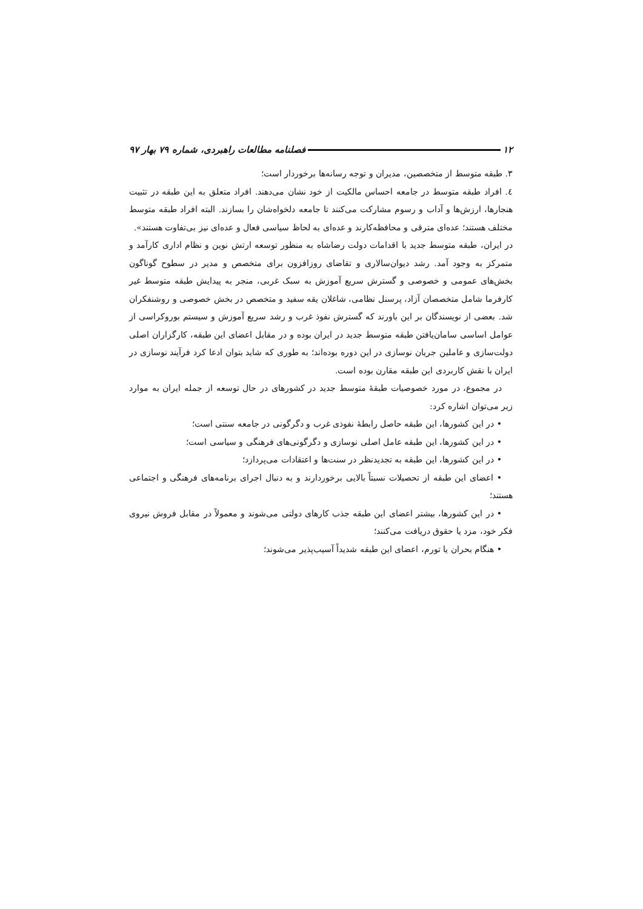۱۲ فصلنامه مطالعات راهبردی، شماره ۷۹ بهار ۹۷
۳. طبقه متوسط از متخصصین، مدیران و توجه رسانه‌ها برخوردار است؛
٤. افراد طبقه متوسط در جامعه احساس مالکیت از خود نشان می‌دهند. افراد متعلق به این طبقه در تثبیت هنجارها، ارزش‌ها و آداب و رسوم مشارکت می‌کنند تا جامعه دلخواه‌شان را بسازند. البته افراد طبقه متوسط مختلف هستند؛ عده‌ای مترقی و محافظه‌کارند و عده‌ای به لحاظ سیاسی فعال و عده‌ای نیز بی‌تفاوت هستند».
در ایران، طبقه متوسط جدید با اقدامات دولت رضاشاه به منظور توسعه ارتش نوین و نظام اداری کارآمد و متمرکز به وجود آمد. رشد دیوان‌سالاری و تقاضای روزافزون برای متخصص و مدیر در سطوح گوناگون بخش‌های عمومی و خصوصی و گسترش سریع آموزش به سبک غربی، منجر به پیدایش طبقه متوسط غیر کارفرما شامل متخصصان آزاد، پرسنل نظامی، شاغلان یقه سفید و متخصص در بخش خصوصی و روشنفکران شد. بعضی از نویسندگان بر این باورند که گسترش نفوذ غرب و رشد سریع آموزش و سیستم بوروکراسی از عوامل اساسی سامان‌یافتن طبقه متوسط جدید در ایران بوده و در مقابل اعضای این طبقه، کارگزاران اصلی دولت‌سازی و عاملین جریان نوسازی در این دوره بوده‌اند؛ به طوری که شاید بتوان ادعا کرد فرآیند نوسازی در ایران با نقش کاربردی این طبقه مقارن بوده است.
در مجموع، در مورد خصوصیات طبقهٔ متوسط جدید در کشورهای در حال توسعه از جمله ایران به موارد زیر می‌توان اشاره کرد:
• در این کشورها، این طبقه حاصل رابطهٔ نفوذی غرب و دگرگونی در جامعه سنتی است؛
• در این کشورها، این طبقه عامل اصلی نوسازی و دگرگونی‌های فرهنگی و سیاسی است؛
• در این کشورها، این طبقه به تجدیدنظر در سنت‌ها و اعتقادات می‌پردازد؛
• اعضای این طبقه از تحصیلات نسبتاً بالایی برخوردارند و به دنبال اجرای برنامه‌های فرهنگی و اجتماعی هستند؛
• در این کشورها، بیشتر اعضای این طبقه جذب کارهای دولتی می‌شوند و معمولاً در مقابل فروش نیروی فکر خود، مزد یا حقوق دریافت می‌کنند؛
• هنگام بحران یا تورم، اعضای این طبقه شدیداً آسیب‌پذیر می‌شوند؛